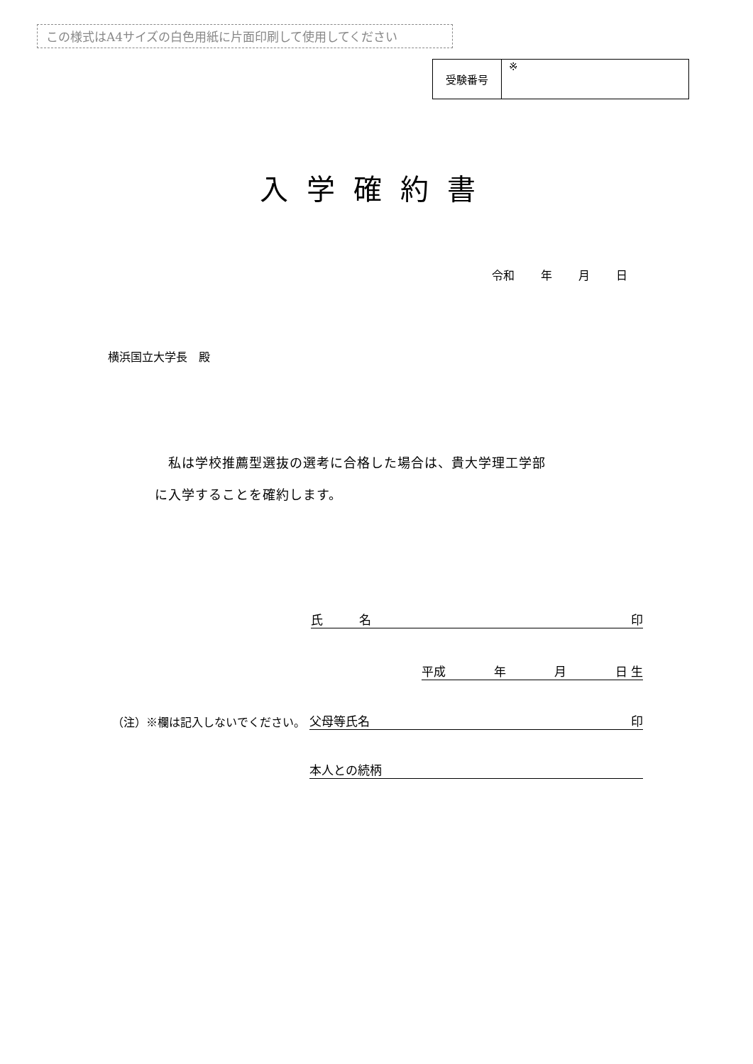この様式はA4サイズの白色用紙に片面印刷して使用してください
| 受験番号 | ※ |
入学確約書
令和 年 月 日
横浜国立大学長　殿
　私は学校推薦型選抜の選考に合格した場合は、貴大学理工学部
に入学することを確約します。
氏　　　名 印
平成 年 月 日 生
父母等氏名 印
本人との続柄
（注）※欄は記入しないでください。